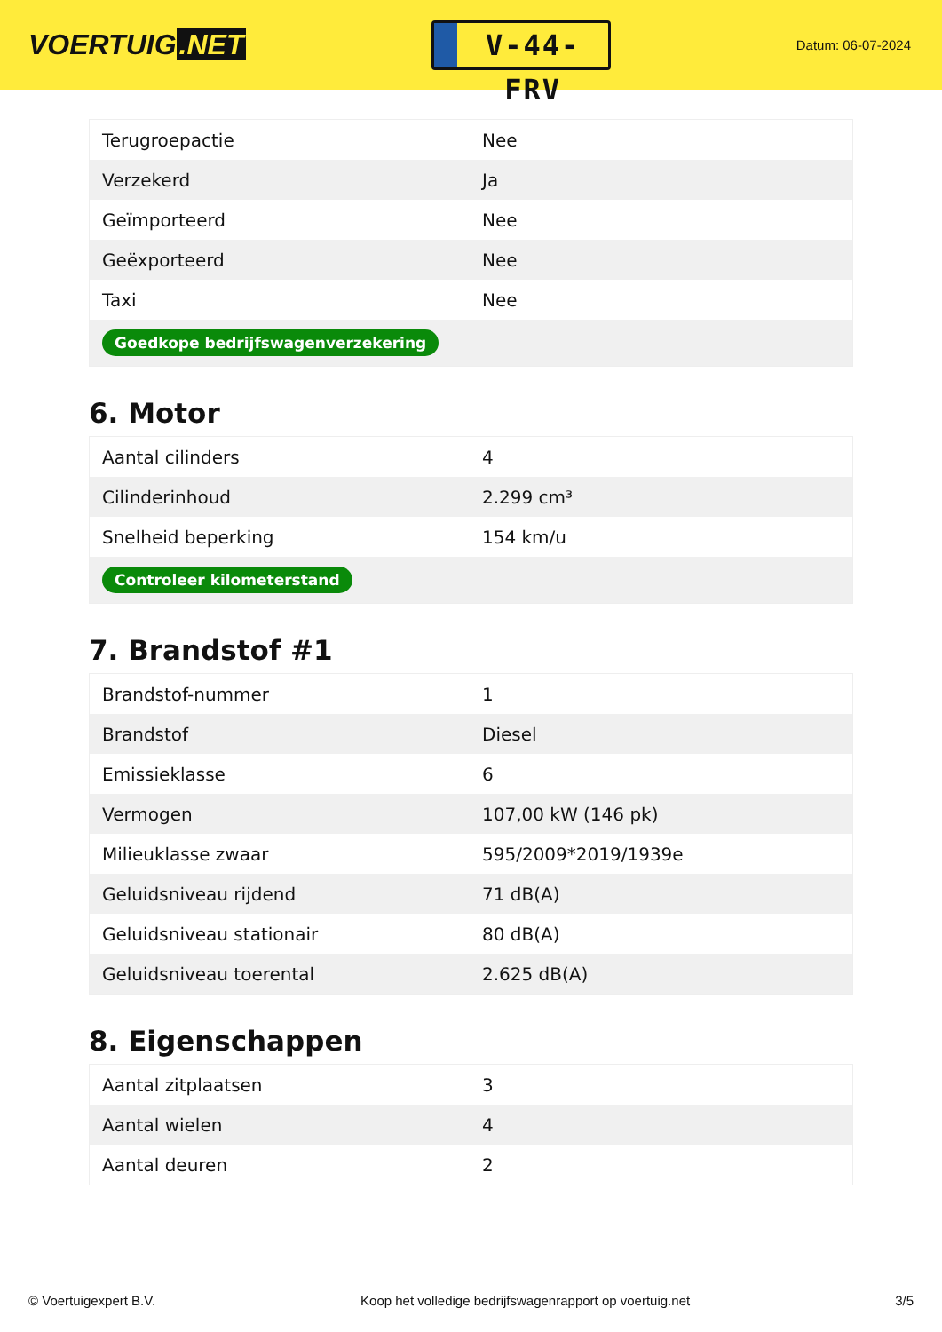VOERTUIG.NET
V-44-FRV
Datum: 06-07-2024
| Terugroepactie | Nee |
| Verzekerd | Ja |
| Geïmporteerd | Nee |
| Geëxporteerd | Nee |
| Taxi | Nee |
| Goedkope bedrijfswagenverzekering | |
6. Motor
| Aantal cilinders | 4 |
| Cilinderinhoud | 2.299 cm³ |
| Snelheid beperking | 154 km/u |
| Controleer kilometerstand | |
7. Brandstof #1
| Brandstof-nummer | 1 |
| Brandstof | Diesel |
| Emissieklasse | 6 |
| Vermogen | 107,00 kW (146 pk) |
| Milieuklasse zwaar | 595/2009*2019/1939e |
| Geluidsniveau rijdend | 71 dB(A) |
| Geluidsniveau stationair | 80 dB(A) |
| Geluidsniveau toerental | 2.625 dB(A) |
8. Eigenschappen
| Aantal zitplaatsen | 3 |
| Aantal wielen | 4 |
| Aantal deuren | 2 |
© Voertuigexpert B.V. Koop het volledige bedrijfswagenrapport op voertuig.net 3/5